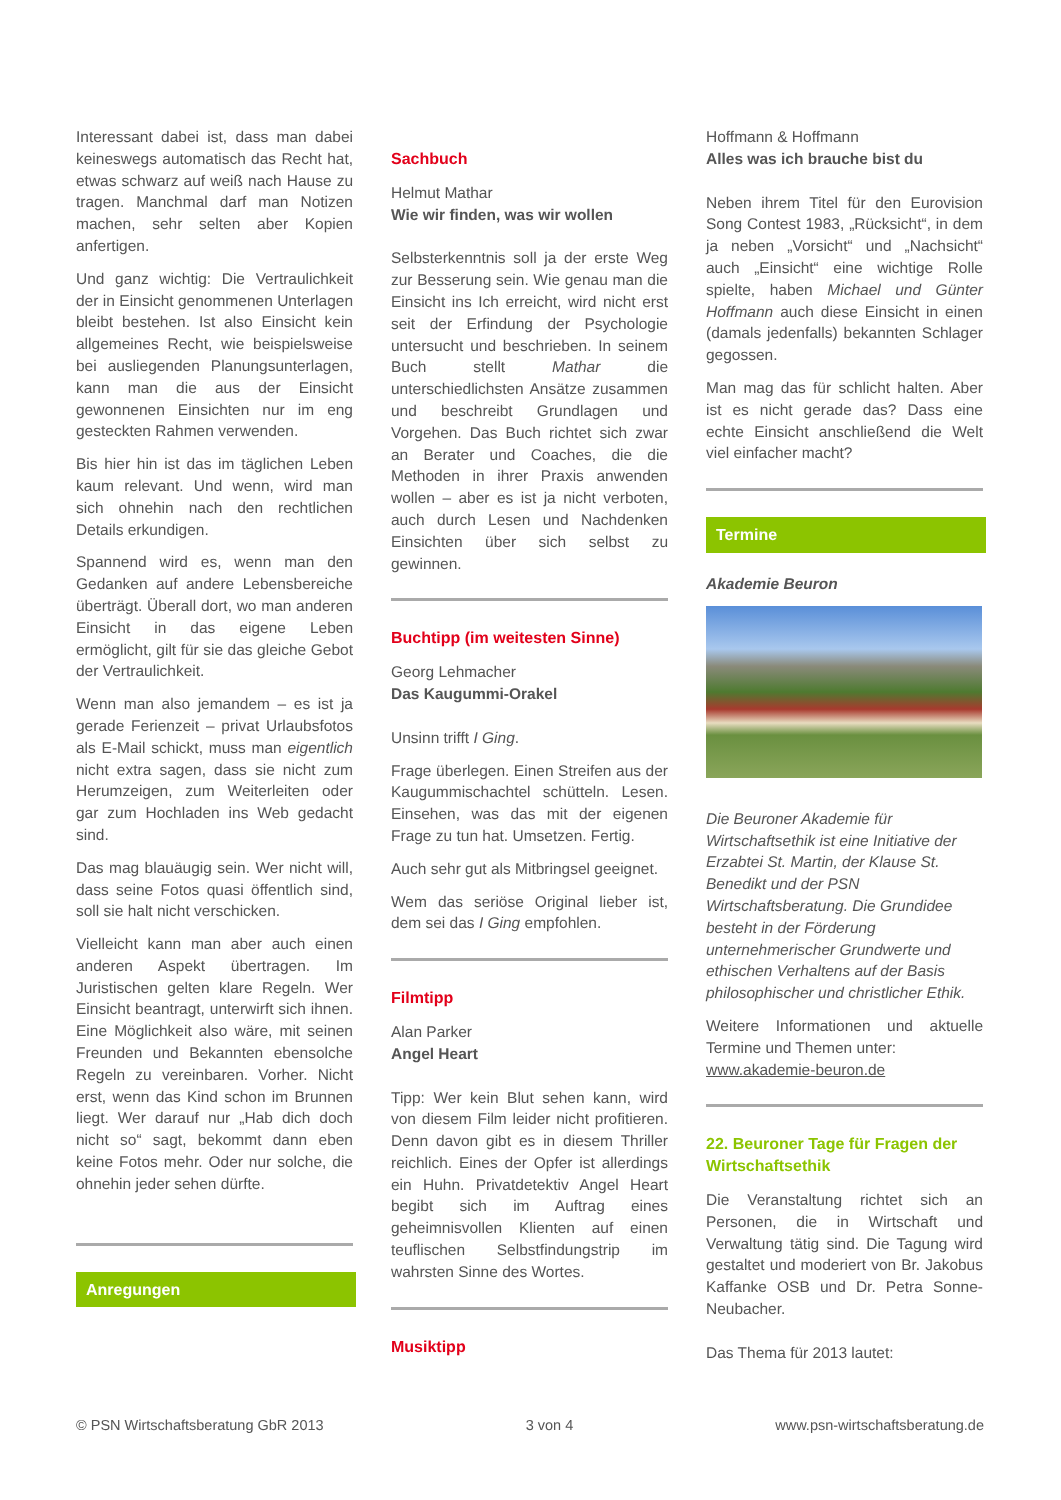Interessant dabei ist, dass man dabei keineswegs automatisch das Recht hat, etwas schwarz auf weiß nach Hause zu tragen. Manchmal darf man Notizen machen, sehr selten aber Kopien anfertigen.
Und ganz wichtig: Die Vertraulichkeit der in Einsicht genommenen Unterlagen bleibt bestehen. Ist also Einsicht kein allgemeines Recht, wie beispielsweise bei ausliegenden Planungsunterlagen, kann man die aus der Einsicht gewonnenen Einsichten nur im eng gesteckten Rahmen verwenden.
Bis hier hin ist das im täglichen Leben kaum relevant. Und wenn, wird man sich ohnehin nach den rechtlichen Details erkundigen.
Spannend wird es, wenn man den Gedanken auf andere Lebensbereiche überträgt. Überall dort, wo man anderen Einsicht in das eigene Leben ermöglicht, gilt für sie das gleiche Gebot der Vertraulichkeit.
Wenn man also jemandem – es ist ja gerade Ferienzeit – privat Urlaubsfotos als E-Mail schickt, muss man eigentlich nicht extra sagen, dass sie nicht zum Herumzeigen, zum Weiterleiten oder gar zum Hochladen ins Web gedacht sind.
Das mag blauäugig sein. Wer nicht will, dass seine Fotos quasi öffentlich sind, soll sie halt nicht verschicken.
Vielleicht kann man aber auch einen anderen Aspekt übertragen. Im Juristischen gelten klare Regeln. Wer Einsicht beantragt, unterwirft sich ihnen. Eine Möglichkeit also wäre, mit seinen Freunden und Bekannten ebensolche Regeln zu vereinbaren. Vorher. Nicht erst, wenn das Kind schon im Brunnen liegt. Wer darauf nur „Hab dich doch nicht so“ sagt, bekommt dann eben keine Fotos mehr. Oder nur solche, die ohnehin jeder sehen dürfte.
Anregungen
Sachbuch
Helmut Mathar
Wie wir finden, was wir wollen
Selbsterkenntnis soll ja der erste Weg zur Besserung sein. Wie genau man die Einsicht ins Ich erreicht, wird nicht erst seit der Erfindung der Psychologie untersucht und beschrieben. In seinem Buch stellt Mathar die unterschiedlichsten Ansätze zusammen und beschreibt Grundlagen und Vorgehen. Das Buch richtet sich zwar an Berater und Coaches, die die Methoden in ihrer Praxis anwenden wollen – aber es ist ja nicht verboten, auch durch Lesen und Nachdenken Einsichten über sich selbst zu gewinnen.
Buchtipp (im weitesten Sinne)
Georg Lehmacher
Das Kaugummi-Orakel
Unsinn trifft I Ging.
Frage überlegen. Einen Streifen aus der Kaugummischachtel schütteln. Lesen. Einsehen, was das mit der eigenen Frage zu tun hat. Umsetzen. Fertig.
Auch sehr gut als Mitbringsel geeignet.
Wem das seriöse Original lieber ist, dem sei das I Ging empfohlen.
Filmtipp
Alan Parker
Angel Heart
Tipp: Wer kein Blut sehen kann, wird von diesem Film leider nicht profitieren. Denn davon gibt es in diesem Thriller reichlich. Eines der Opfer ist allerdings ein Huhn. Privatdetektiv Angel Heart begibt sich im Auftrag eines geheimnisvollen Klienten auf einen teuflischen Selbstfindungstrip im wahrsten Sinne des Wortes.
Musiktipp
Hoffmann & Hoffmann
Alles was ich brauche bist du
Neben ihrem Titel für den Eurovision Song Contest 1983, „Rücksicht“, in dem ja neben „Vorsicht“ und „Nachsicht“ auch „Einsicht“ eine wichtige Rolle spielte, haben Michael und Günter Hoffmann auch diese Einsicht in einen (damals jedenfalls) bekannten Schlager gegossen.
Man mag das für schlicht halten. Aber ist es nicht gerade das? Dass eine echte Einsicht anschließend die Welt viel einfacher macht?
Termine
Akademie Beuron
Die Beuroner Akademie für Wirtschaftsethik ist eine Initiative der Erzabtei St. Martin, der Klause St. Benedikt und der PSN Wirtschaftsberatung. Die Grundidee besteht in der Förderung unternehmerischer Grundwerte und ethischen Verhaltens auf der Basis philosophischer und christlicher Ethik.
Weitere Informationen und aktuelle Termine und Themen unter:
www.akademie-beuron.de
22. Beuroner Tage für Fragen der Wirtschaftsethik
Die Veranstaltung richtet sich an Personen, die in Wirtschaft und Verwaltung tätig sind. Die Tagung wird gestaltet und moderiert von Br. Jakobus Kaffanke OSB und Dr. Petra Sonne-Neubacher.
Das Thema für 2013 lautet:
© PSN Wirtschaftsberatung GbR 2013 3 von 4 www.psn-wirtschaftsberatung.de